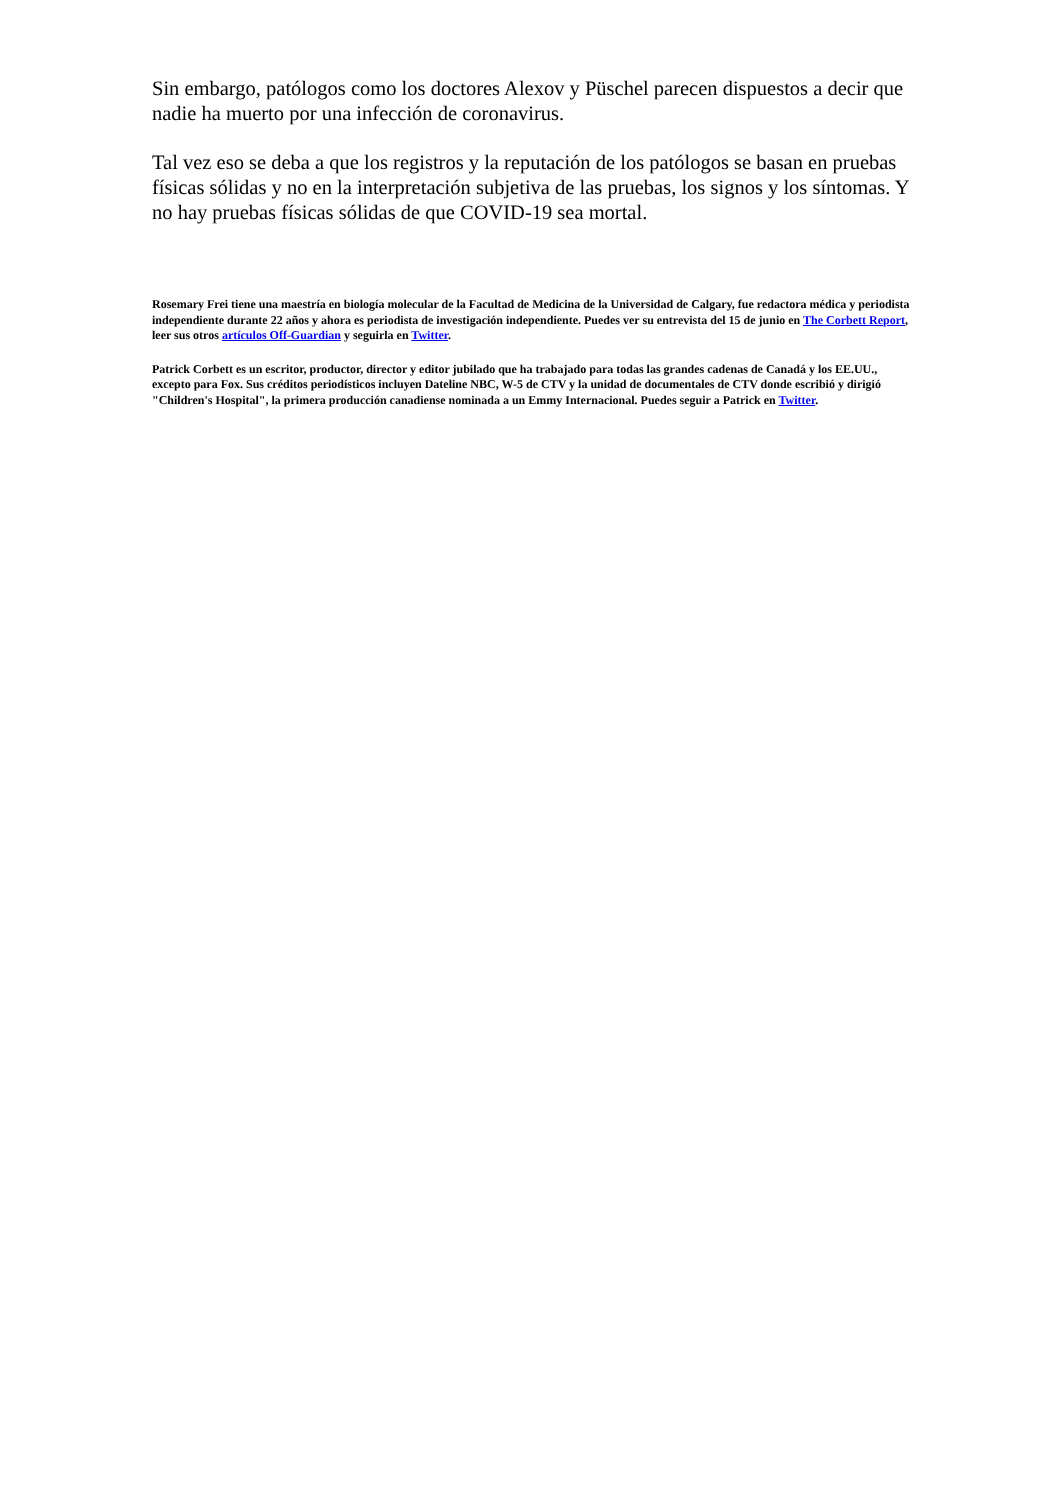Sin embargo, patólogos como los doctores Alexov y Püschel parecen dispuestos a decir que nadie ha muerto por una infección de coronavirus.
Tal vez eso se deba a que los registros y la reputación de los patólogos se basan en pruebas físicas sólidas y no en la interpretación subjetiva de las pruebas, los signos y los síntomas. Y no hay pruebas físicas sólidas de que COVID-19 sea mortal.
Rosemary Frei tiene una maestría en biología molecular de la Facultad de Medicina de la Universidad de Calgary, fue redactora médica y periodista independiente durante 22 años y ahora es periodista de investigación independiente. Puedes ver su entrevista del 15 de junio en The Corbett Report, leer sus otros artículos Off-Guardian y seguirla en Twitter.
Patrick Corbett es un escritor, productor, director y editor jubilado que ha trabajado para todas las grandes cadenas de Canadá y los EE.UU., excepto para Fox. Sus créditos periodísticos incluyen Dateline NBC, W-5 de CTV y la unidad de documentales de CTV donde escribió y dirigió "Children's Hospital", la primera producción canadiense nominada a un Emmy Internacional. Puedes seguir a Patrick en Twitter.